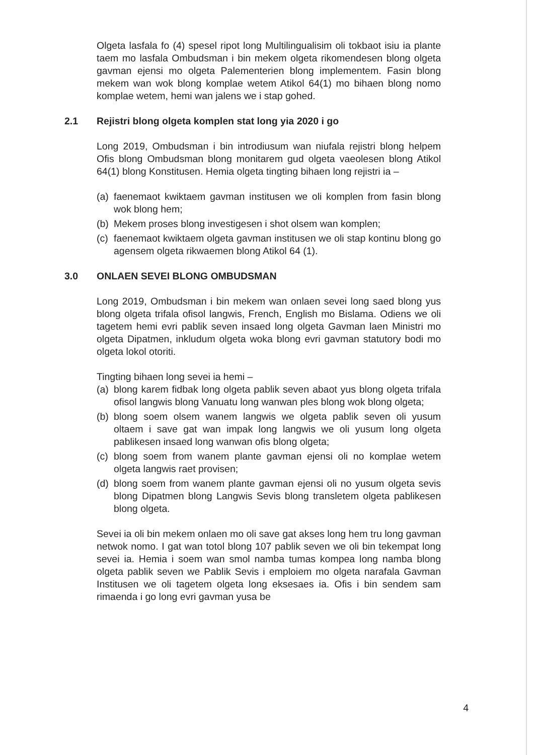Olgeta lasfala fo (4) spesel ripot long Multilingualisim oli tokbaot isiu ia plante taem mo lasfala Ombudsman i bin mekem olgeta rikomendesen blong olgeta gavman ejensi mo olgeta Palementerien blong implementem. Fasin blong mekem wan wok blong komplae wetem Atikol 64(1) mo bihaen blong nomo komplae wetem, hemi wan jalens we i stap gohed.
2.1 Rejistri blong olgeta komplen stat long yia 2020 i go
Long 2019, Ombudsman i bin introdiusum wan niufala rejistri blong helpem Ofis blong Ombudsman blong monitarem gud olgeta vaeolesen blong Atikol 64(1) blong Konstitusen. Hemia olgeta tingting bihaen long rejistri ia –
(a) faenemaot kwiktaem gavman institusen we oli komplen from fasin blong wok blong hem;
(b) Mekem proses blong investigesen i shot olsem wan komplen;
(c) faenemaot kwiktaem olgeta gavman institusen we oli stap kontinu blong go agensem olgeta rikwaemen blong Atikol 64 (1).
3.0 ONLAEN SEVEI BLONG OMBUDSMAN
Long 2019, Ombudsman i bin mekem wan onlaen sevei long saed blong yus blong olgeta trifala ofisol langwis, French, English mo Bislama. Odiens we oli tagetem hemi evri pablik seven insaed long olgeta Gavman laen Ministri mo olgeta Dipatmen, inkludum olgeta woka blong evri gavman statutory bodi mo olgeta lokol otoriti.
Tingting bihaen long sevei ia hemi –
(a) blong karem fidbak long olgeta pablik seven abaot yus blong olgeta trifala ofisol langwis blong Vanuatu long wanwan ples blong wok blong olgeta;
(b) blong soem olsem wanem langwis we olgeta pablik seven oli yusum oltaem i save gat wan impak long langwis we oli yusum long olgeta pablikesen insaed long wanwan ofis blong olgeta;
(c) blong soem from wanem plante gavman ejensi oli no komplae wetem olgeta langwis raet provisen;
(d) blong soem from wanem plante gavman ejensi oli no yusum olgeta sevis blong Dipatmen blong Langwis Sevis blong transletem olgeta pablikesen blong olgeta.
Sevei ia oli bin mekem onlaen mo oli save gat akses long hem tru long gavman netwok nomo. I gat wan totol blong 107 pablik seven we oli bin tekempat long sevei ia. Hemia i soem wan smol namba tumas kompea long namba blong olgeta pablik seven we Pablik Sevis i emploiem mo olgeta narafala Gavman Institusen we oli tagetem olgeta long eksesaes ia. Ofis i bin sendem sam rimaenda i go long evri gavman yusa be
4